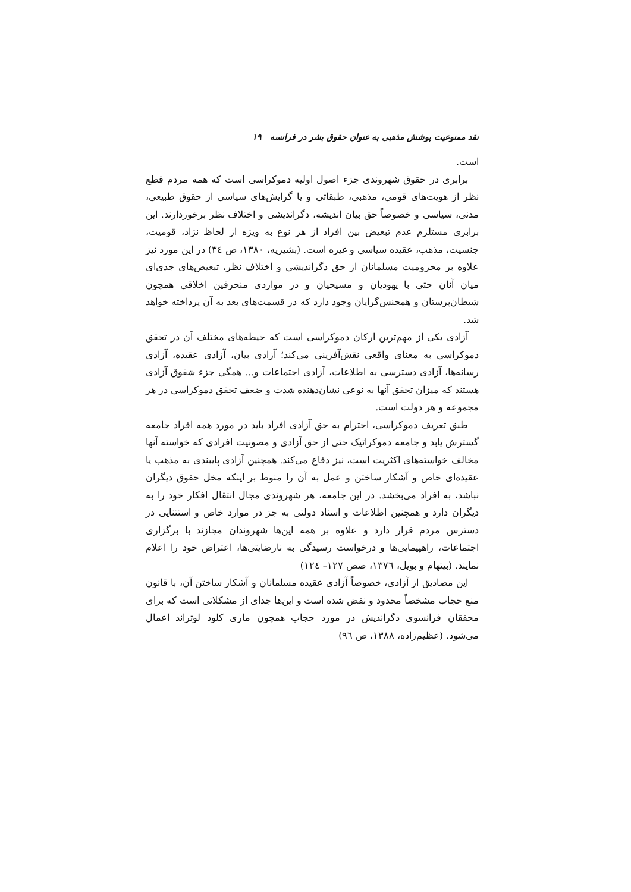نقد ممنوعیت پوشش مذهبی به عنوان حقوق بشر در فرانسه ۱۹
است.
برابری در حقوق شهروندی جزء اصول اولیه دموکراسی است که همه مردم قطع نظر از هویت‌های قومی، مذهبی، طبقاتی و یا گرایش‌های سیاسی از حقوق طبیعی، مدنی، سیاسی و خصوصاً حق بیان اندیشه، دگراندیشی و اختلاف نظر برخوردارند. این برابری مستلزم عدم تبعیض بین افراد از هر نوع به ویژه از لحاظ نژاد، قومیت، جنسیت، مذهب، عقیده سیاسی و غیره است. (بشیریه، ۱۳۸۰، ص ٣٤) در این مورد نیز علاوه بر محرومیت مسلمانان از حق دگراندیشی و اختلاف نظر، تبعیض‌های جدی‌ای میان آنان حتی با یهودیان و مسیحیان و در مواردی منحرفین اخلاقی همچون شیطان‌پرستان و همجنس‌گرایان وجود دارد که در قسمت‌های بعد به آن پرداخته خواهد شد.
آزادی یکی از مهم‌ترین ارکان دموکراسی است که حیطه‌های مختلف آن در تحقق دموکراسی به معنای واقعی نقش‌آفرینی می‌کند؛ آزادی بیان، آزادی عقیده، آزادی رسانه‌ها، آزادی دسترسی به اطلاعات، آزادی اجتماعات و... همگی جزء شقوق آزادی هستند که میزان تحقق آنها به نوعی نشان‌دهنده شدت و ضعف تحقق دموکراسی در هر مجموعه و هر دولت است.
طبق تعریف دموکراسی، احترام به حق آزادی افراد باید در مورد همه افراد جامعه گسترش یابد و جامعه دموکراتیک حتی از حق آزادی و مصونیت افرادی که خواسته آنها مخالف خواسته‌های اکثریت است، نیز دفاع می‌کند. همچنین آزادی پایبندی به مذهب یا عقیده‌ای خاص و آشکار ساختن و عمل به آن را منوط بر اینکه مخل حقوق دیگران نباشد، به افراد می‌بخشد. در این جامعه، هر شهروندی مجال انتقال افکار خود را به دیگران دارد و همچنین اطلاعات و اسناد دولتی به جز در موارد خاص و استثنایی در دسترس مردم قرار دارد و علاوه بر همه این‌ها شهروندان مجازند با برگزاری اجتماعات، راهپیمایی‌ها و درخواست رسیدگی به نارضایتی‌ها، اعتراض خود را اعلام نمایند. (بیتهام و بویل، ١٣٧٦، صص ١٢٧– ١٢٤)
این مصادیق از آزادی، خصوصاً آزادی عقیده مسلمانان و آشکار ساختن آن، با قانون منع حجاب مشخصاً محدود و نقض شده است و این‌ها جدای از مشکلاتی است که برای محققان فرانسوی دگراندیش در مورد حجاب همچون ماری کلود لوتراند اعمال می‌شود. (عظیم‌زاده، ۱۳۸۸، ص ٩٦)